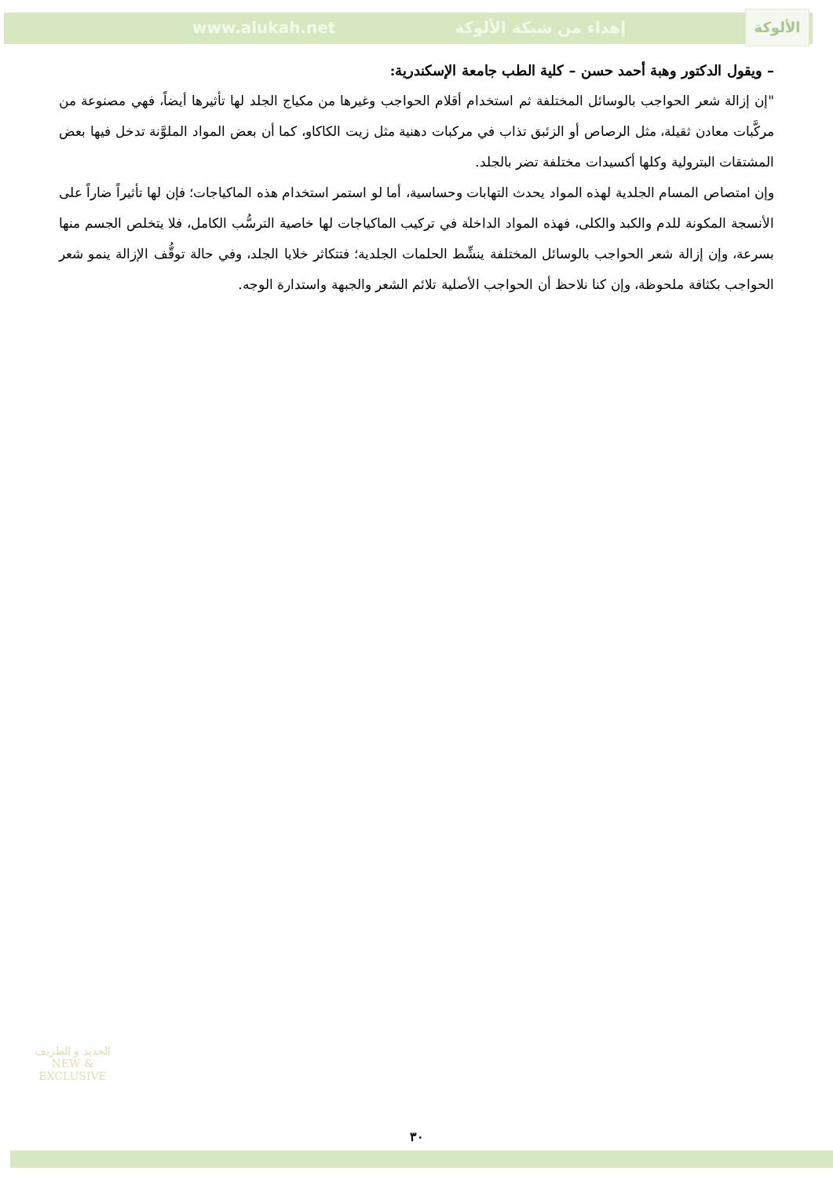www.alukah.net إهداء من شبكة الألوكة
الألوكة
– ويقول الدكتور وهبة أحمد حسن – كلية الطب جامعة الإسكندرية:
"إن إزالة شعر الحواجب بالوسائل المختلفة ثم استخدام أقلام الحواجب وغيرها من مكياج الجلد لها تأثيرها أيضاً، فهي مصنوعة من مركَّبات معادن ثقيلة، مثل الرصاص أو الزئبق تذاب في مركبات دهنية مثل زيت الكاكاو، كما أن بعض المواد الملوَّنة تدخل فيها بعض المشتقات البترولية وكلها أكسيدات مختلفة تضر بالجلد.
وإن امتصاص المسام الجلدية لهذه المواد يحدث التهابات وحساسية، أما لو استمر استخدام هذه الماكياجات؛ فإن لها تأثيراً ضاراً على الأنسجة المكونة للدم والكبد والكلى، فهذه المواد الداخلة في تركيب الماكياجات لها خاصية الترسُّب الكامل، فلا يتخلص الجسم منها بسرعة، وإن إزالة شعر الحواجب بالوسائل المختلفة ينشِّط الحلمات الجلدية؛ فتتكاثر خلايا الجلد، وفي حالة توقُّف الإزالة ينمو شعر الحواجب بكثافة ملحوظة، وإن كنا نلاحظ أن الحواجب الأصلية تلائم الشعر والجبهة واستدارة الوجه.
الجديد و الطريف
NEW & EXCLUSIVE
٣٠